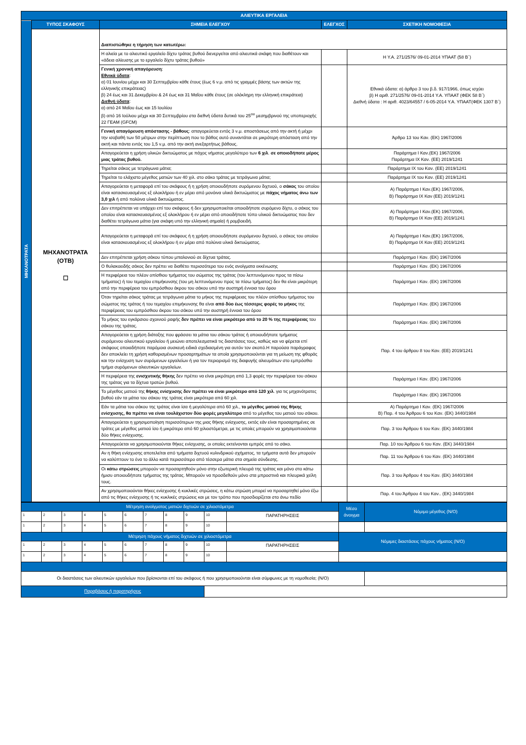| ΑΛΙΕΥΤΙΚΑ ΕΡΓΑΛΕΙΑ | | | | |
| ΜΗΧΑΝΟΤΡΑΤΑ | ΤΥΠΟΣ ΣΚΑΦΟΥΣ | ΣΗΜΕΙΑ ΕΛΕΓΧΟΥ | ΕΛΕΓΧΟΣ | ΣΧΕΤΙΚΗ ΝΟΜΟΘΕΣΙΑ |
| | ΜΗΧΑΝΟΤΡΑΤΑ (ΟΤΒ) ☐ | Διαπιστώθηκε η τήρηση των κατωτέρω: | | |
| | | Η αλιεία με το αλιευτικό εργαλείο δίχτυ τράτας βυθού διενεργείται από αλιευτικά σκάφη που διαθέτουν και «άδεια αλίευσης με το εργαλείο δίχτυ τράτας βυθού» | | Η Υ.Α. 271/2576/ 09-01-2014 ΥΠΑΑΤ (58 Β΄) |
| | | Γενική χρονική απαγόρευση : Εθνικά ύδατα : α) 01 Ιουνίου μέχρι και 30 Σεπτεμβρίου κάθε έτους (έως 6 ν.μ. από τις γραμμές βάσης των ακτών της ελληνικής επικράτειας) β) 24 έως και 31 Δεκεμβρίου & 24 έως και 31 Μαΐου κάθε έτους (σε ολόκληρη την ελληνική επικράτεια) Διεθνή ύδατα : α) από 24 Μαΐου έως και 15 Ιουλίου β) από 16 Ιούλιου μέχρι και 30 Σεπτεμβρίου στα διεθνή ύδατα δυτικά του 25<sup>ου</sup> μεσημβρινού της υποπεριοχής 22 ΓΕΑΜ (GFCM) | | Εθνικά ύδατα: α) άρθρο 3 του β.δ. 917/1966, όπως ισχύει β) Η αριθ. 271/2576/ 09-01-2014 Υ.Α. ΥΠΑΑΤ (ΦΕΚ 58 Β΄) Διεθνή ύδατα : Η αριθ. 4023/64557 / 6-05-2014 Υ.Α. ΥΠΑΑΤ(ΦΕΚ 1307 Β΄) |
| | | Γενική απαγόρευση απόστασης - βάθους : απαγορεύεται εντός 3 ν.μ. αποστάσεως από την ακτή ή μέχρι την ισοβαθή των 50 μέτρων στην περίπτωση που το βάθος αυτό συναντάται σε μικρότερη απόσταση από την ακτή και πάντα εντός του 1,5 ν.μ. από την ακτή ανεξαρτήτως βάθους. | | Άρθρο 13 του Καν. (ΕΚ) 1967/2006 |
| | | Απαγορεύεται η χρήση υλικών δικτυώματος με πάχος νήματος μεγαλύτερο των 6 χιλ . σε οποιοδήποτε μέρος μιας τράτας βυθού. | | Παράρτημα Ι Καν.(ΕΚ) 1967/2006 Παράρτημα ΙΧ Καν. (ΕΕ) 2019/1241 |
| | | Τηρείται σάκος με τετράγωνα μάτια; | | Παράρτημα ΙΧ του Καν. (ΕΕ) 2019/1241 |
| | | Τηρείται το ελάχιστο μέγεθος ματιών των 40 χιλ. στο σάκο τράτας με τετράγωνα μάτια; | | Παράρτημα ΙΧ του Καν. (ΕΕ) 2019/1241 |
| | | Απαγορεύεται η μεταφορά επί του σκάφους ή η χρήση οποιουδήποτε συρόμενου διχτυού, ο σάκος του οποίου είναι κατασκευασμένος εξ ολοκλήρου ή εν μέρει από μονόινα υλικά δικτυώματος με πάχος νήματος άνω των 3,0 χιλ ή από πολύινα υλικά δικτυώματος. | | Α) Παράρτημα Ι Καν.(ΕΚ) 1967/2006, Β) Παράρτημα ΙΧ Καν (ΕΕ) 2019/1241 |
| | | Δεν επιτρέπεται να υπάρχει επί του σκάφους ή δεν χρησιμοποιείται οποιοδήποτε συρόμενο δίχτυ, ο σάκος του οποίου είναι κατασκευασμένος εξ ολοκλήρου ή εν μέρει από οποιοδήποτε τύπο υλικού δικτυώματος που δεν διαθέτει τετράγωνα μάτια (για σκάφη υπό την ελληνική σημαία) ή ρομβοειδή. | | Α) Παράρτημα Ι Καν.(ΕΚ) 1967/2006, Β) Παράρτημα ΙΧ Καν (ΕΕ) 2019/1241 |
| | | Απαγορεύεται η μεταφορά επί του σκάφους ή η χρήση οποιουδήποτε συρόμενου διχτυού, ο σάκος του οποίου είναι κατασκευασμένος εξ ολοκλήρου ή εν μέρει από πολύινα υλικά δικτυώματος. | | Α) Παράρτημα Ι Καν.(ΕΚ) 1967/2006, Β) Παράρτημα ΙΧ Καν (ΕΕ) 2019/1241 |
| | | Δεν επιτρέπεται χρήση σάκου τύπου μπαλονιού σε δίχτυα τράτας. | | Παράρτημα Ι Καν. (ΕΚ) 1967/2006 |
| | | Ο θυλακοειδής σάκος δεν πρέπει να διαθέτει περισσότερα του ενός ανοίγματα εκκένωσης | | Παράρτημα Ι Καν. (ΕΚ) 1967/2006 |
| | | Η περιφέρεια του πλέον οπίσθιου τμήματος του σώματος της τράτας (του λεπτυνόμενου προς τα πίσω τμήματος) ή του τεμαχίου επιμήκυνσης (του μη λεπτυνόμενου προς τα πίσω τμήματος) δεν θα είναι μικρότερη από την περιφέρεια του εμπρόσθιου άκρου του σάκου υπό την αυστηρή έννοια του όρου | | Παράρτημα Ι Καν. (ΕΚ) 1967/2006 |
| | | Όταν τηρείται σάκος τράτας με τετράγωνα μάτια το μήκος της περιφέρειας του πλέον οπίσθιου τμήματος του σώματος της τράτας ή του τεμαχίου επιμήκυνσης θα είναι από δύο έως τέσσερις φορές το μήκος της περιφέρειας του εμπρόσθιου άκρου του σάκου υπό την αυστηρή έννοια του όρου | | Παράρτημα Ι Καν. (ΕΚ) 1967/2006 |
| | | Το μήκος του εγκάρσιου σχοινιού ραφής δεν πρέπει να είναι μικρότερο από το 20 % της περιφέρειας του σάκου της τράτας. | | Παράρτημα Ι Καν. (ΕΚ) 1967/2006 |
| | | Απαγορεύεται η χρήση διάταξης που φράσσει τα μάτια του σάκου τράτας ή οποιουδήποτε τμήματος συρόμενου αλιευτικού εργαλείου ή μειώνει αποτελεσματικά τις διαστάσεις τους, καθώς και να φέρεται επί σκάφους οποιαδήποτε παρόμοια συσκευή ειδικά σχεδιασμένη για αυτόν τον σκοπό.Η παρούσα παράγραφος δεν αποκλείει τη χρήση καθορισμένων προσαρτημάτων τα οποία χρησιμοποιούνται για τη μείωση της φθοράς και την ενίσχυση των συρόμενων εργαλείων ή για τον περιορισμό της διαφυγής αλιευμάτων στο εμπρόσθιο τμήμα συρόμενων αλιευτικών εργαλείων. | | Παρ. 4 του άρθρου 8 του Καν. (ΕΕ) 2019/1241 |
| | | Η περιφέρεια της ενισχυτικής θήκης δεν πρέπει να είναι μικρότερη από 1,3 φορές την περιφέρεια του σάκου της τράτας για τα δίχτυα τρατών βυθού. | | Παράρτημα Ι Καν. (ΕΚ) 1967/2006 |
| | | Το μέγεθος ματιού της θήκης ενίσχυσης δεν πρέπει να είναι μικρότερο από 120 χιλ . για τις μηχανότρατες βυθού εάν τα μάτια του σάκου της τράτας είναι μικρότερα από 60 χιλ. | | Παράρτημα Ι Καν. (ΕΚ) 1967/2006 |
| | | Εάν τα μάτια του σάκου της τράτας είναι ίσα ή μεγαλύτερα από 60 χιλ., το μέγεθος ματιού της θήκης ενίσχυσης, θα πρέπει να είναι τουλάχιστον δύο φορές μεγαλύτερο από το μέγεθος του ματιού του σάκου. | | Α) Παράρτημα Ι Καν. (ΕΚ) 1967/2006 Β) Παρ. 4 του Άρθρου 6 του Καν. (ΕΚ) 3440/1984 |
| | | Απαγορεύεται η χρησιμοποίηση περισσότερων της μιας θήκης ενίσχυσης, εκτός εάν είναι προσαρτημένες σε τράτες με μέγεθος ματιού ίσο ή μικρότερο από 60 χιλιοστόμετρα, με τις οποίες μπορούν να χρησιμοποιούνται δύο θήκες ενίσχυσης. | | Παρ. 3 του Άρθρου 6 του Καν. (ΕΚ) 3440/1984 |
| | | Απαγορεύεται να χρησιμοποιούνται θήκες ενίσχυσης, οι οποίες εκτείνονται εμπρός από το σάκο. | | Παρ. 10 του Άρθρου 6 του Καν. (ΕΚ) 3440/1984 |
| | | Αν η θήκη ενίσχυσης αποτελείται από τμήματα διχτυού κυλινδρικού σχήματος, τα τμήματα αυτά δεν μπορούν να καλύπτουν το ένα το άλλο κατά περισσότερο από τέσσερα μάτια στα σημεία σύνδεσης. | | Παρ. 11 του Άρθρου 6 του Καν. (ΕΚ) 3440/1984 |
| | | Οι κάτω στρώσεις μπορούν να προσαρτηθούν μόνο στην εξωτερική πλευρά της τράτας και μόνο στο κάτω ήμισυ οποιουδήποτε τμήματος της τράτας. Μπορούν να προσδεθούν μόνο στα μπροστινά και πλευρικά χείλη τους. | | Παρ. 3 του Άρθρου 4 του Καν. (ΕΚ) 3440/1984 |
| | | Αν χρησιμοποιούνται θήκες ενίσχυσης ή κυκλικές στρώσεις, η κάτω στρώση μπορεί να προσαρτηθεί μόνο έξω από τις θήκες ενίσχυσης ή τις κυκλικές στρώσεις και με τον τρόπο που προσδιορίζεται στο άνω πεδίο | | Παρ. 4 του Άρθρου 4 του Καν.. (ΕΚ) 3440/1984 |
| Μέτρηση ανοίγματος ματιών διχτυών σε χιλιοστόμετρα | | | | | | | | | | | Μέσο άνοιγμα | Νόμιμο μέγεθος (Ν/Ο) |
| 1 | 2 | 3 | 4 | 5 | 6 | 7 | 8 | 9 | 10 | ΠΑΡΑΤΗΡΗΣΕΙΣ | | |
| 1 | 2 | 3 | 4 | 5 | 6 | 7 | 8 | 9 | 10 | | | |
| Μέτρηση πάχους νήματος διχτυών σε χιλιοστόμετρα | | | | | | | | | | | Νόμιμες διαστάσεις πάχους νήματος (Ν/Ο) | |
| 1 | 2 | 3 | 4 | 5 | 6 | 7 | 8 | 9 | 10 | ΠΑΡΑΤΗΡΗΣΕΙΣ | | |
| 1 | 2 | 3 | 4 | 5 | 6 | 7 | 8 | 9 | 10 | | | |
| Οι διαστάσεις των αλιευτικών εργαλείων που βρίσκονται επί του σκάφους ή που χρησιμοποιούνται είναι σύμφωνες με τη νομοθεσία; (Ν/Ο) | | | | | | | | | | | | |
| Παραβάσεις ή παρατηρήσεις | | | | | | | | | | | | |